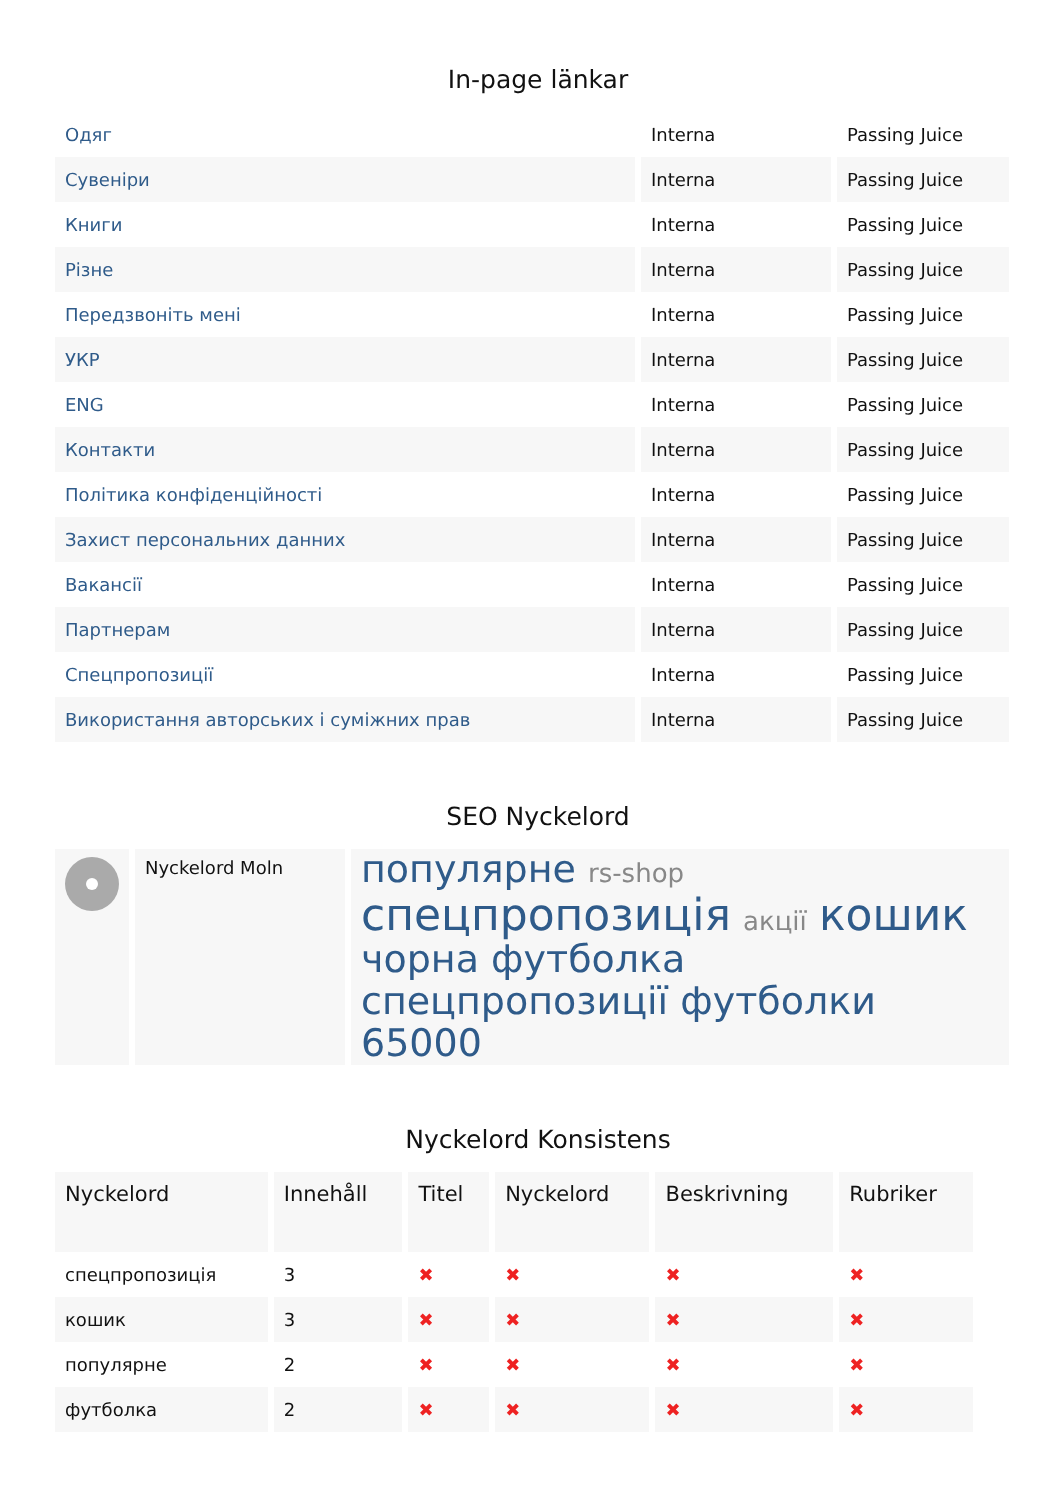In-page länkar
| Одяг | Interna | Passing Juice |
| Сувеніри | Interna | Passing Juice |
| Книги | Interna | Passing Juice |
| Різне | Interna | Passing Juice |
| Передзвоніть мені | Interna | Passing Juice |
| УКР | Interna | Passing Juice |
| ENG | Interna | Passing Juice |
| Контакти | Interna | Passing Juice |
| Політика конфіденційності | Interna | Passing Juice |
| Захист персональних данних | Interna | Passing Juice |
| Вакансії | Interna | Passing Juice |
| Партнерам | Interna | Passing Juice |
| Спецпропозиції | Interna | Passing Juice |
| Використання авторських і суміжних прав | Interna | Passing Juice |
SEO Nyckelord
| | Nyckelord Moln | популярне rs-shop спецпропозиція акції кошик чорна футболка спецпропозиції футболки 65000 |
Nyckelord Konsistens
| Nyckelord | Innehåll | Titel | Nyckelord | Beskrivning | Rubriker |
| --- | --- | --- | --- | --- | --- |
| спецпропозиція | 3 | ✖ | ✖ | ✖ | ✖ |
| кошик | 3 | ✖ | ✖ | ✖ | ✖ |
| популярне | 2 | ✖ | ✖ | ✖ | ✖ |
| футболка | 2 | ✖ | ✖ | ✖ | ✖ |